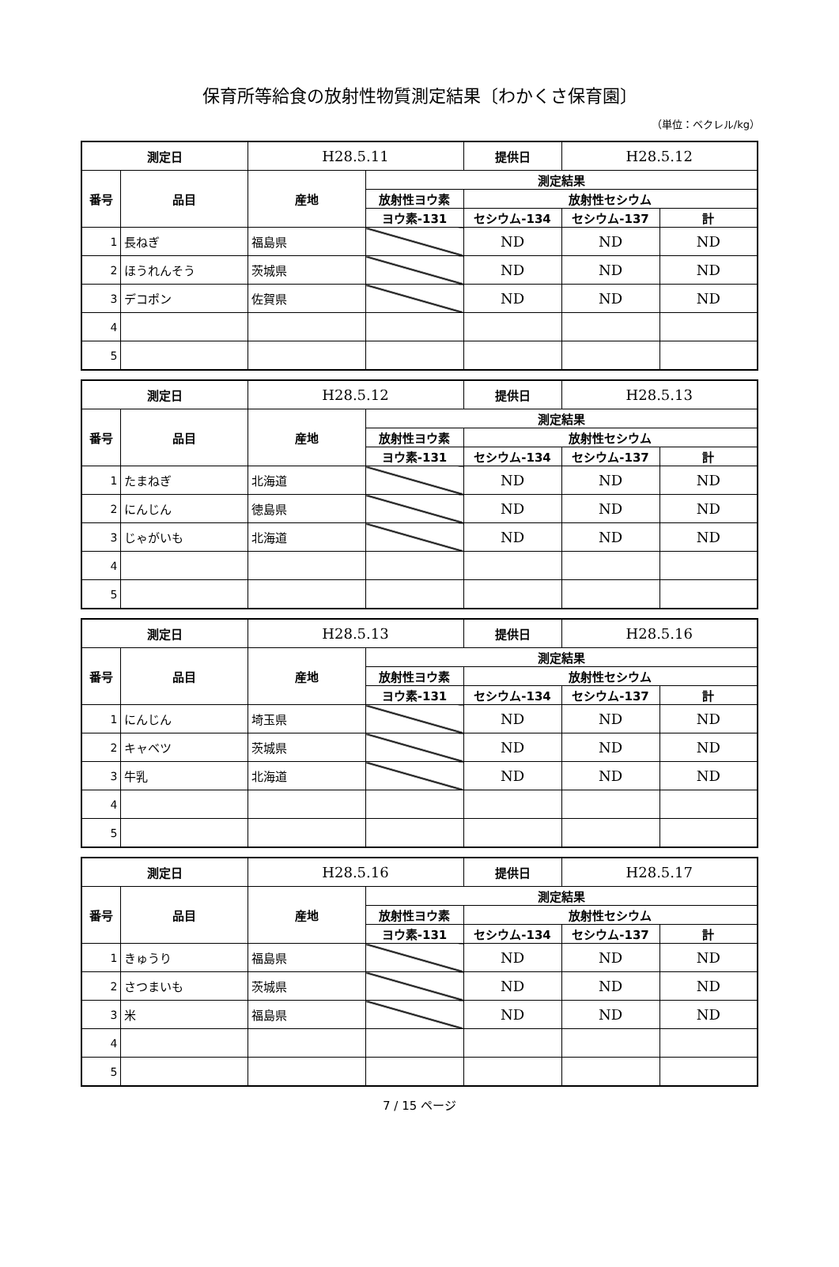保育所等給食の放射性物質測定結果〔わかくさ保育園〕
（単位：ベクレル/kg）
| 測定日 | | H28.5.11 | | 提供日 | H28.5.12 | |
| 番号 | 品目 | 産地 | 測定結果 | | | |
| | | | 放射性ヨウ素 | 放射性セシウム | | |
| | | | ヨウ素-131 | セシウム-134 | セシウム-137 | 計 |
| 1 | 長ねぎ | 福島県 | | ND | ND | ND |
| 2 | ほうれんそう | 茨城県 | | ND | ND | ND |
| 3 | デコポン | 佐賀県 | | ND | ND | ND |
| 4 | | | | | | |
| 5 | | | | | | |
| 測定日 | | H28.5.12 | | 提供日 | H28.5.13 | |
| 番号 | 品目 | 産地 | 測定結果 | | | |
| | | | 放射性ヨウ素 | 放射性セシウム | | |
| | | | ヨウ素-131 | セシウム-134 | セシウム-137 | 計 |
| 1 | たまねぎ | 北海道 | | ND | ND | ND |
| 2 | にんじん | 徳島県 | | ND | ND | ND |
| 3 | じゃがいも | 北海道 | | ND | ND | ND |
| 4 | | | | | | |
| 5 | | | | | | |
| 測定日 | | H28.5.13 | | 提供日 | H28.5.16 | |
| 番号 | 品目 | 産地 | 測定結果 | | | |
| | | | 放射性ヨウ素 | 放射性セシウム | | |
| | | | ヨウ素-131 | セシウム-134 | セシウム-137 | 計 |
| 1 | にんじん | 埼玉県 | | ND | ND | ND |
| 2 | キャベツ | 茨城県 | | ND | ND | ND |
| 3 | 牛乳 | 北海道 | | ND | ND | ND |
| 4 | | | | | | |
| 5 | | | | | | |
| 測定日 | | H28.5.16 | | 提供日 | H28.5.17 | |
| 番号 | 品目 | 産地 | 測定結果 | | | |
| | | | 放射性ヨウ素 | 放射性セシウム | | |
| | | | ヨウ素-131 | セシウム-134 | セシウム-137 | 計 |
| 1 | きゅうり | 福島県 | | ND | ND | ND |
| 2 | さつまいも | 茨城県 | | ND | ND | ND |
| 3 | 米 | 福島県 | | ND | ND | ND |
| 4 | | | | | | |
| 5 | | | | | | |
7 / 15 ページ